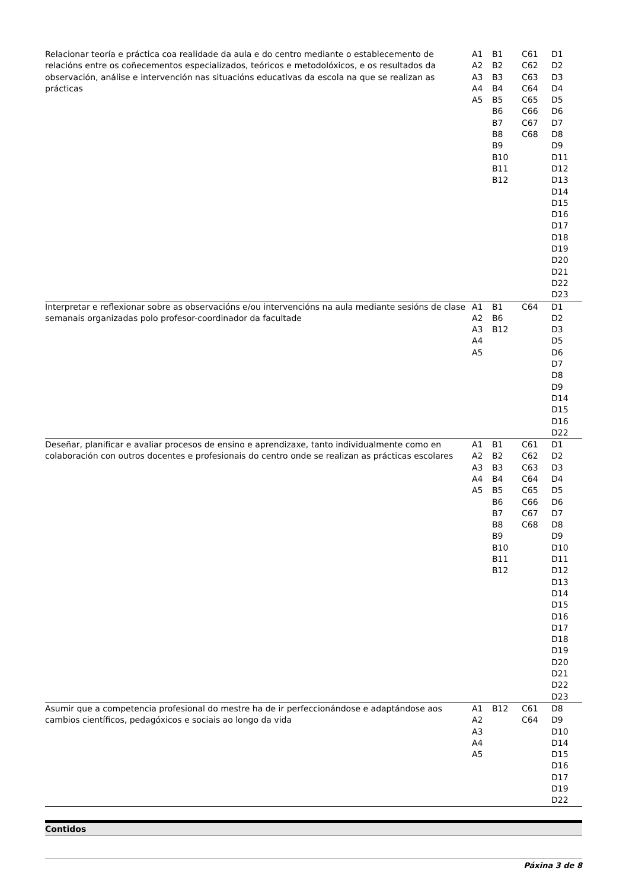| Relacionar teoría e práctica coa realidade da aula e do centro mediante o establecemento de relacións entre os coñecementos especializados, teóricos e metodolóxicos, e os resultados da observación, análise e intervención nas situacións educativas da escola na que se realizan as prácticas | A1 A2 A3 A4 A5 | B1 B2 B3 B4 B5 B6 B7 B8 B9 B10 B11 B12 | C61 C62 C63 C64 C65 C66 C67 C68 | D1 D2 D3 D4 D5 D6 D7 D8 D9 D11 D12 D13 D14 D15 D16 D17 D18 D19 D20 D21 D22 D23 |
| Interpretar e reflexionar sobre as observacións e/ou intervencións na aula mediante sesións de clase semanais organizadas polo profesor-coordinador da facultade | A1 A2 A3 A4 A5 | B1 B6 B12 | C64 | D1 D2 D3 D5 D6 D7 D8 D9 D14 D15 D16 D22 |
| Deseñar, planificar e avaliar procesos de ensino e aprendizaxe, tanto individualmente como en colaboración con outros docentes e profesionais do centro onde se realizan as prácticas escolares | A1 A2 A3 A4 A5 | B1 B2 B3 B4 B5 B6 B7 B8 B9 B10 B11 B12 | C61 C62 C63 C64 C65 C66 C67 C68 | D1 D2 D3 D4 D5 D6 D7 D8 D9 D10 D11 D12 D13 D14 D15 D16 D17 D18 D19 D20 D21 D22 D23 |
| Asumir que a competencia profesional do mestre ha de ir perfeccionándose e adaptándose aos cambios científicos, pedagóxicos e sociais ao longo da vida | A1 A2 A3 A4 A5 | B12 | C61 C64 | D8 D9 D10 D14 D15 D16 D17 D19 D22 |
Contidos
Páxina 3 de 8